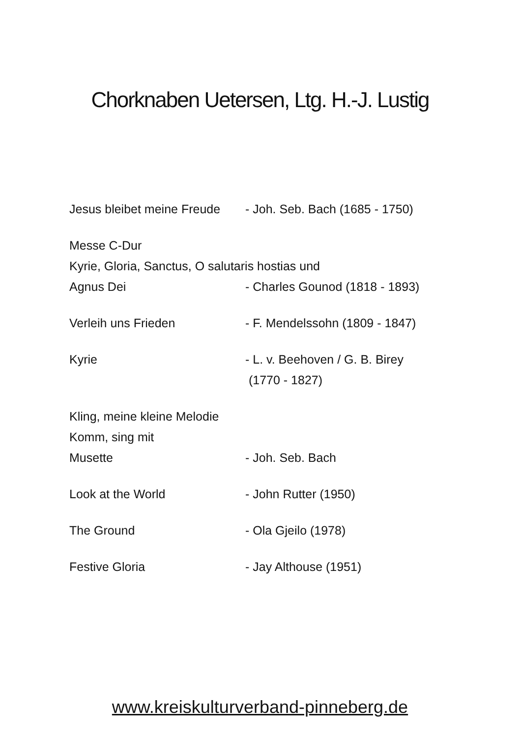Chorknaben Uetersen, Ltg. H.-J. Lustig
Jesus bleibet meine Freude
- Joh. Seb. Bach (1685 - 1750)
Messe C-Dur
Kyrie, Gloria, Sanctus, O salutaris hostias und
Agnus Dei - Charles Gounod (1818 - 1893)
Verleih uns Frieden - F. Mendelssohn (1809 - 1847)
Kyrie - L. v. Beehoven / G. B. Birey
(1770 - 1827)
Kling, meine kleine Melodie
Komm, sing mit
Musette - Joh. Seb. Bach
Look at the World - John Rutter (1950)
The Ground - Ola Gjeilo (1978)
Festive Gloria - Jay Althouse (1951)
www.kreiskulturverband-pinneberg.de